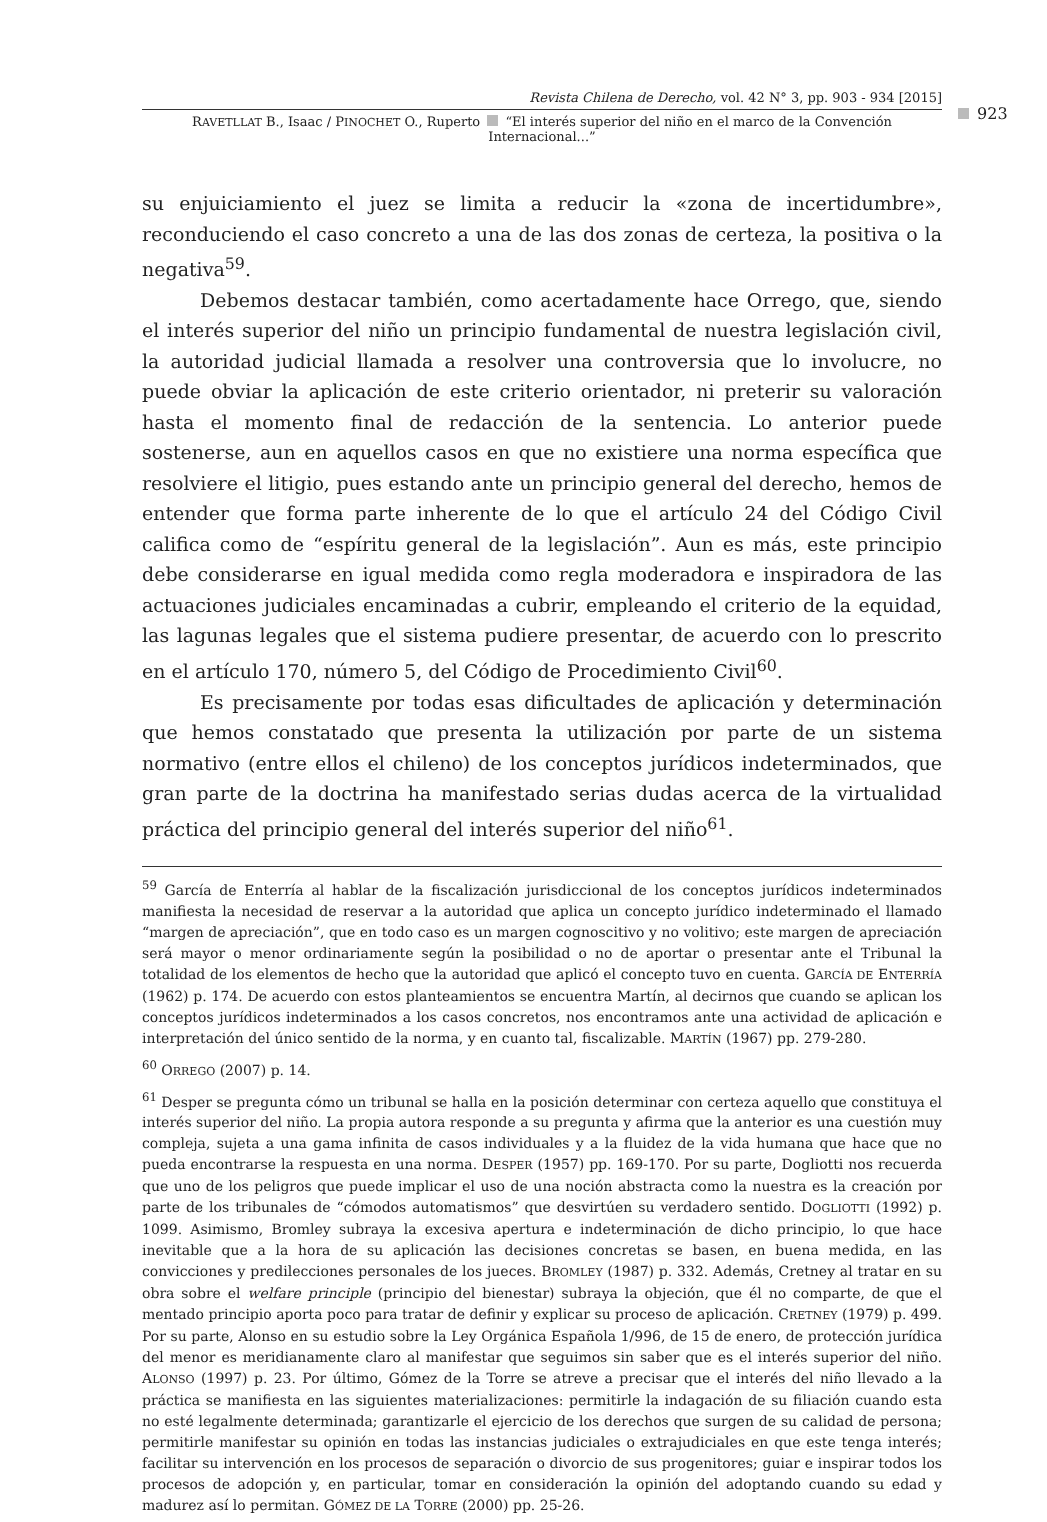Revista Chilena de Derecho, vol. 42 N° 3, pp. 903 - 934 [2015]
RAVETLLAT B., Isaac / PINOCHET O., Ruperto “El interés superior del niño en el marco de la Convención Internacional...”
923
su enjuiciamiento el juez se limita a reducir la «zona de incertidumbre», reconduciendo el caso concreto a una de las dos zonas de certeza, la positiva o la negativa<sup>59</sup>.
Debemos destacar también, como acertadamente hace Orrego, que, siendo el interés superior del niño un principio fundamental de nuestra legislación civil, la autoridad judicial llamada a resolver una controversia que lo involucre, no puede obviar la aplicación de este criterio orientador, ni preterir su valoración hasta el momento final de redacción de la sentencia. Lo anterior puede sostenerse, aun en aquellos casos en que no existiere una norma específica que resolviere el litigio, pues estando ante un principio general del derecho, hemos de entender que forma parte inherente de lo que el artículo 24 del Código Civil califica como de “espíritu general de la legislación”. Aun es más, este principio debe considerarse en igual medida como regla moderadora e inspiradora de las actuaciones judiciales encaminadas a cubrir, empleando el criterio de la equidad, las lagunas legales que el sistema pudiere presentar, de acuerdo con lo prescrito en el artículo 170, número 5, del Código de Procedimiento Civil<sup>60</sup>.
Es precisamente por todas esas dificultades de aplicación y determinación que hemos constatado que presenta la utilización por parte de un sistema normativo (entre ellos el chileno) de los conceptos jurídicos indeterminados, que gran parte de la doctrina ha manifestado serias dudas acerca de la virtualidad práctica del principio general del interés superior del niño<sup>61</sup>.
<sup>59</sup> García de Enterría al hablar de la fiscalización jurisdiccional de los conceptos jurídicos indeterminados manifiesta la necesidad de reservar a la autoridad que aplica un concepto jurídico indeterminado el llamado “margen de apreciación”, que en todo caso es un margen cognoscitivo y no volitivo; este margen de apreciación será mayor o menor ordinariamente según la posibilidad o no de aportar o presentar ante el Tribunal la totalidad de los elementos de hecho que la autoridad que aplicó el concepto tuvo en cuenta. GARCÍA DE ENTERRÍA (1962) p. 174. De acuerdo con estos planteamientos se encuentra Martín, al decirnos que cuando se aplican los conceptos jurídicos indeterminados a los casos concretos, nos encontramos ante una actividad de aplicación e interpretación del único sentido de la norma, y en cuanto tal, fiscalizable. MARTÍN (1967) pp. 279-280.
<sup>60</sup> ORREGO (2007) p. 14.
<sup>61</sup> Desper se pregunta cómo un tribunal se halla en la posición determinar con certeza aquello que constituya el interés superior del niño. La propia autora responde a su pregunta y afirma que la anterior es una cuestión muy compleja, sujeta a una gama infinita de casos individuales y a la fluidez de la vida humana que hace que no pueda encontrarse la respuesta en una norma. DESPER (1957) pp. 169-170. Por su parte, Dogliotti nos recuerda que uno de los peligros que puede implicar el uso de una noción abstracta como la nuestra es la creación por parte de los tribunales de “cómodos automatismos” que desvirtúen su verdadero sentido. DOGLIOTTI (1992) p. 1099. Asimismo, Bromley subraya la excesiva apertura e indeterminación de dicho principio, lo que hace inevitable que a la hora de su aplicación las decisiones concretas se basen, en buena medida, en las convicciones y predilecciones personales de los jueces. BROMLEY (1987) p. 332. Además, Cretney al tratar en su obra sobre el welfare principle (principio del bienestar) subraya la objeción, que él no comparte, de que el mentado principio aporta poco para tratar de definir y explicar su proceso de aplicación. CRETNEY (1979) p. 499. Por su parte, Alonso en su estudio sobre la Ley Orgánica Española 1/996, de 15 de enero, de protección jurídica del menor es meridianamente claro al manifestar que seguimos sin saber que es el interés superior del niño. ALONSO (1997) p. 23. Por último, Gómez de la Torre se atreve a precisar que el interés del niño llevado a la práctica se manifiesta en las siguientes materializaciones: permitirle la indagación de su filiación cuando esta no esté legalmente determinada; garantizarle el ejercicio de los derechos que surgen de su calidad de persona; permitirle manifestar su opinión en todas las instancias judiciales o extrajudiciales en que este tenga interés; facilitar su intervención en los procesos de separación o divorcio de sus progenitores; guiar e inspirar todos los procesos de adopción y, en particular, tomar en consideración la opinión del adoptando cuando su edad y madurez así lo permitan. GÓMEZ DE LA TORRE (2000) pp. 25-26.